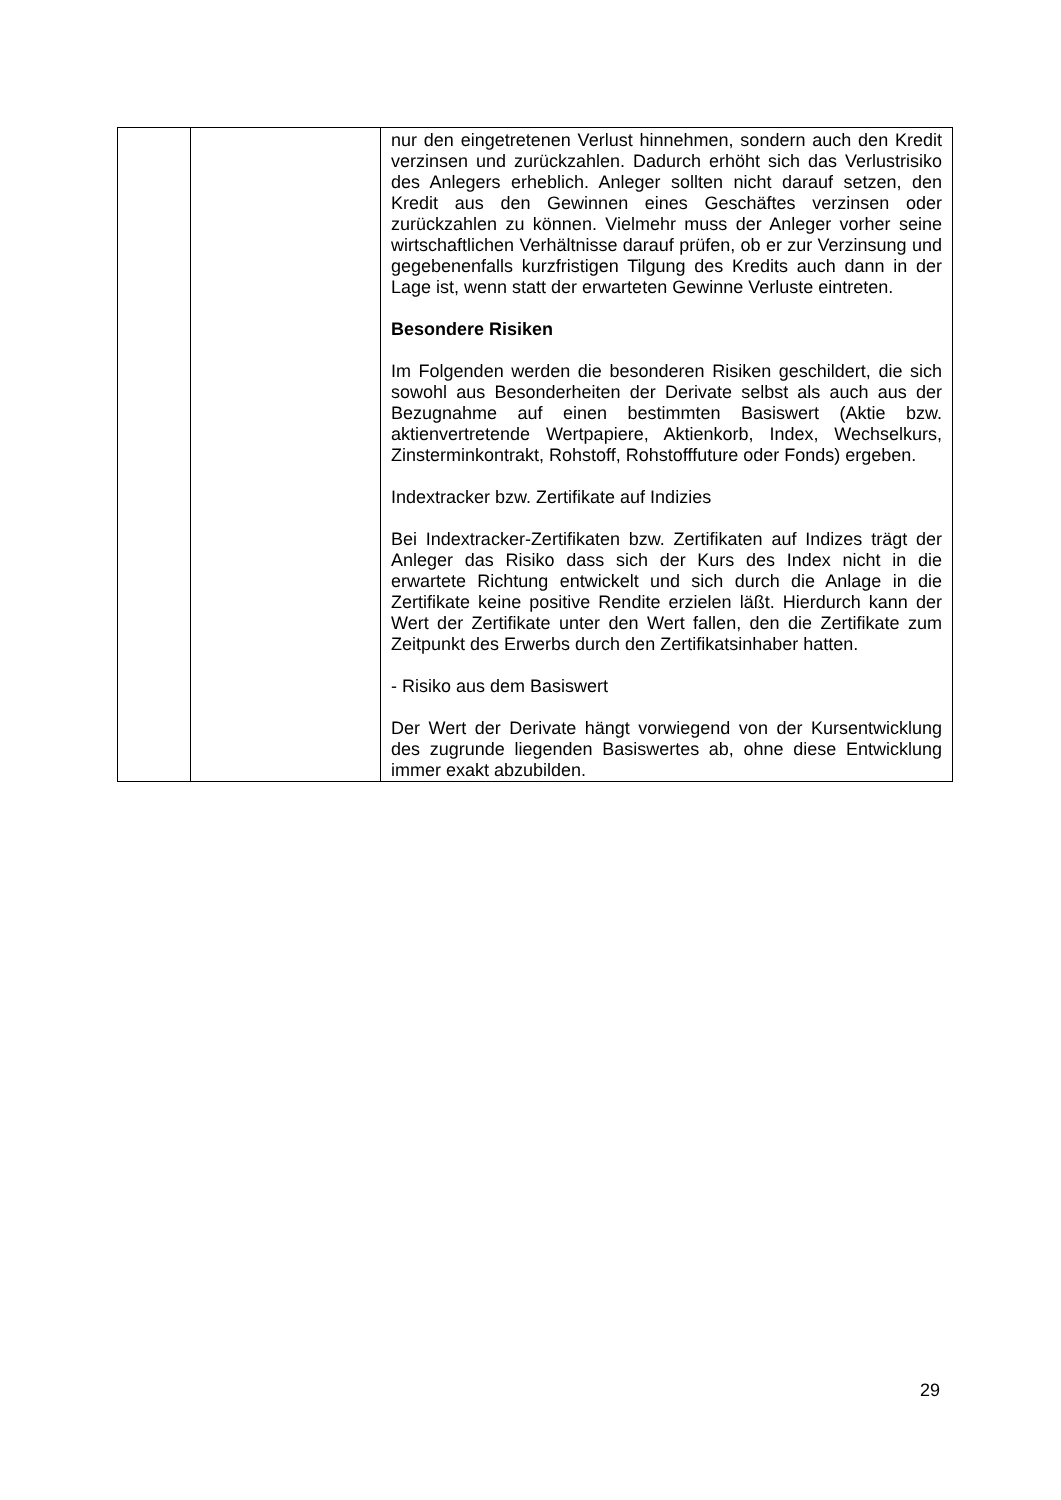| | | nur den eingetretenen Verlust hinnehmen, sondern auch den Kredit verzinsen und zurückzahlen. Dadurch erhöht sich das Verlustrisiko des Anlegers erheblich. Anleger sollten nicht darauf setzen, den Kredit aus den Gewinnen eines Geschäftes verzinsen oder zurückzahlen zu können. Vielmehr muss der Anleger vorher seine wirtschaftlichen Verhältnisse darauf prüfen, ob er zur Verzinsung und gegebenenfalls kurzfristigen Tilgung des Kredits auch dann in der Lage ist, wenn statt der erwarteten Gewinne Verluste eintreten. Besondere Risiken Im Folgenden werden die besonderen Risiken geschildert, die sich sowohl aus Besonderheiten der Derivate selbst als auch aus der Bezugnahme auf einen bestimmten Basiswert (Aktie bzw. aktienvertretende Wertpapiere, Aktienkorb, Index, Wechselkurs, Zinsterminkontrakt, Rohstoff, Rohstofffuture oder Fonds) ergeben. Indextracker bzw. Zertifikate auf Indizies Bei Indextracker-Zertifikaten bzw. Zertifikaten auf Indizes trägt der Anleger das Risiko dass sich der Kurs des Index nicht in die erwartete Richtung entwickelt und sich durch die Anlage in die Zertifikate keine positive Rendite erzielen läßt. Hierdurch kann der Wert der Zertifikate unter den Wert fallen, den die Zertifikate zum Zeitpunkt des Erwerbs durch den Zertifikatsinhaber hatten. - Risiko aus dem Basiswert Der Wert der Derivate hängt vorwiegend von der Kursentwicklung des zugrunde liegenden Basiswertes ab, ohne diese Entwicklung immer exakt abzubilden. |
29